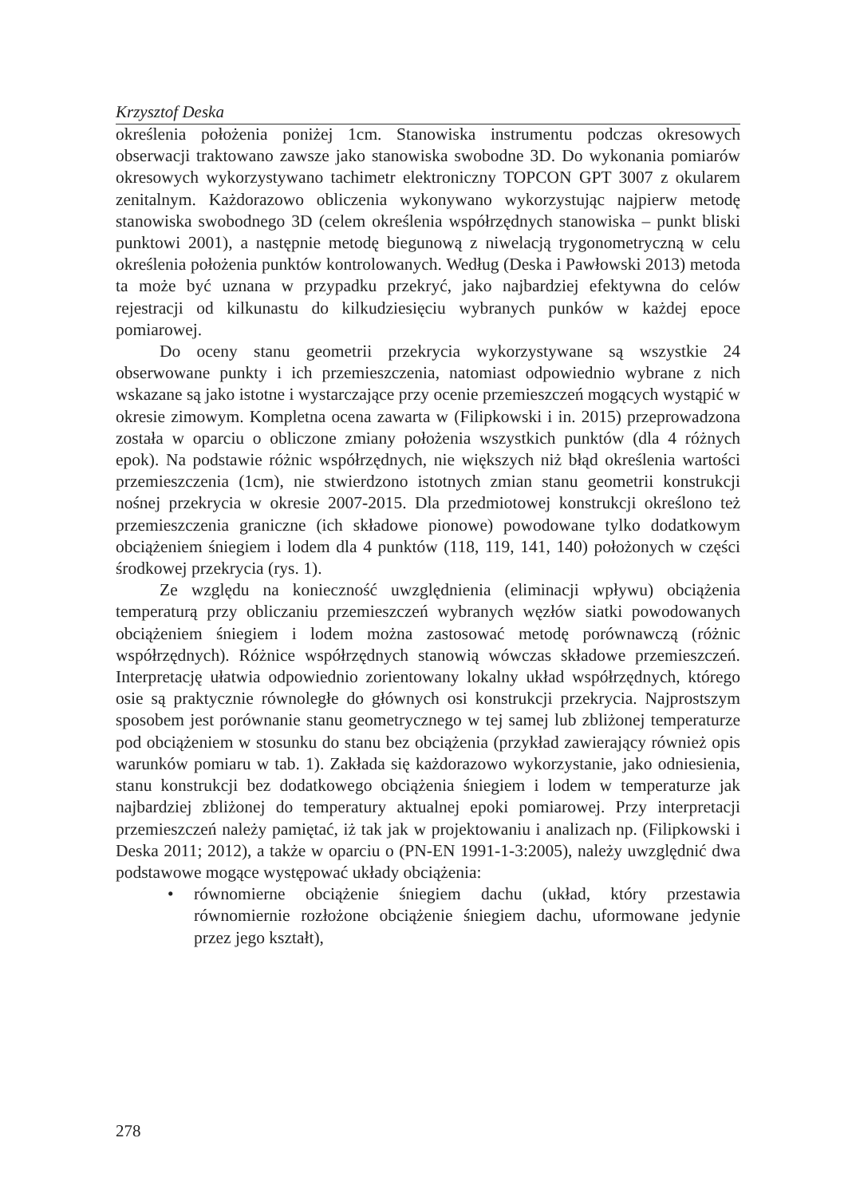Krzysztof Deska
określenia położenia poniżej 1cm. Stanowiska instrumentu podczas okresowych obserwacji traktowano zawsze jako stanowiska swobodne 3D. Do wykonania pomiarów okresowych wykorzystywano tachimetr elektroniczny TOPCON GPT 3007 z okularem zenitalnym. Każdorazowo obliczenia wykonywano wykorzystując najpierw metodę stanowiska swobodnego 3D (celem określenia współrzędnych stanowiska – punkt bliski punktowi 2001), a następnie metodę biegunową z niwelacją trygonometryczną w celu określenia położenia punktów kontrolowanych. Według (Deska i Pawłowski 2013) metoda ta może być uznana w przypadku przekryć, jako najbardziej efektywna do celów rejestracji od kilkunastu do kilkudziesięciu wybranych punków w każdej epoce pomiarowej.
Do oceny stanu geometrii przekrycia wykorzystywane są wszystkie 24 obserwowane punkty i ich przemieszczenia, natomiast odpowiednio wybrane z nich wskazane są jako istotne i wystarczające przy ocenie przemieszczeń mogących wystąpić w okresie zimowym. Kompletna ocena zawarta w (Filipkowski i in. 2015) przeprowadzona została w oparciu o obliczone zmiany położenia wszystkich punktów (dla 4 różnych epok). Na podstawie różnic współrzędnych, nie większych niż błąd określenia wartości przemieszczenia (1cm), nie stwierdzono istotnych zmian stanu geometrii konstrukcji nośnej przekrycia w okresie 2007-2015. Dla przedmiotowej konstrukcji określono też przemieszczenia graniczne (ich składowe pionowe) powodowane tylko dodatkowym obciążeniem śniegiem i lodem dla 4 punktów (118, 119, 141, 140) położonych w części środkowej przekrycia (rys. 1).
Ze względu na konieczność uwzględnienia (eliminacji wpływu) obciążenia temperaturą przy obliczaniu przemieszczeń wybranych węzłów siatki powodowanych obciążeniem śniegiem i lodem można zastosować metodę porównawczą (różnic współrzędnych). Różnice współrzędnych stanowią wówczas składowe przemieszczeń. Interpretację ułatwia odpowiednio zorientowany lokalny układ współrzędnych, którego osie są praktycznie równoległe do głównych osi konstrukcji przekrycia. Najprostszym sposobem jest porównanie stanu geometrycznego w tej samej lub zbliżonej temperaturze pod obciążeniem w stosunku do stanu bez obciążenia (przykład zawierający również opis warunków pomiaru w tab. 1). Zakłada się każdorazowo wykorzystanie, jako odniesienia, stanu konstrukcji bez dodatkowego obciążenia śniegiem i lodem w temperaturze jak najbardziej zbliżonej do temperatury aktualnej epoki pomiarowej. Przy interpretacji przemieszczeń należy pamiętać, iż tak jak w projektowaniu i analizach np. (Filipkowski i Deska 2011; 2012), a także w oparciu o (PN-EN 1991-1-3:2005), należy uwzględnić dwa podstawowe mogące występować układy obciążenia:
• równomierne obciążenie śniegiem dachu (układ, który przestawia równomiernie rozłożone obciążenie śniegiem dachu, uformowane jedynie przez jego kształt),
278